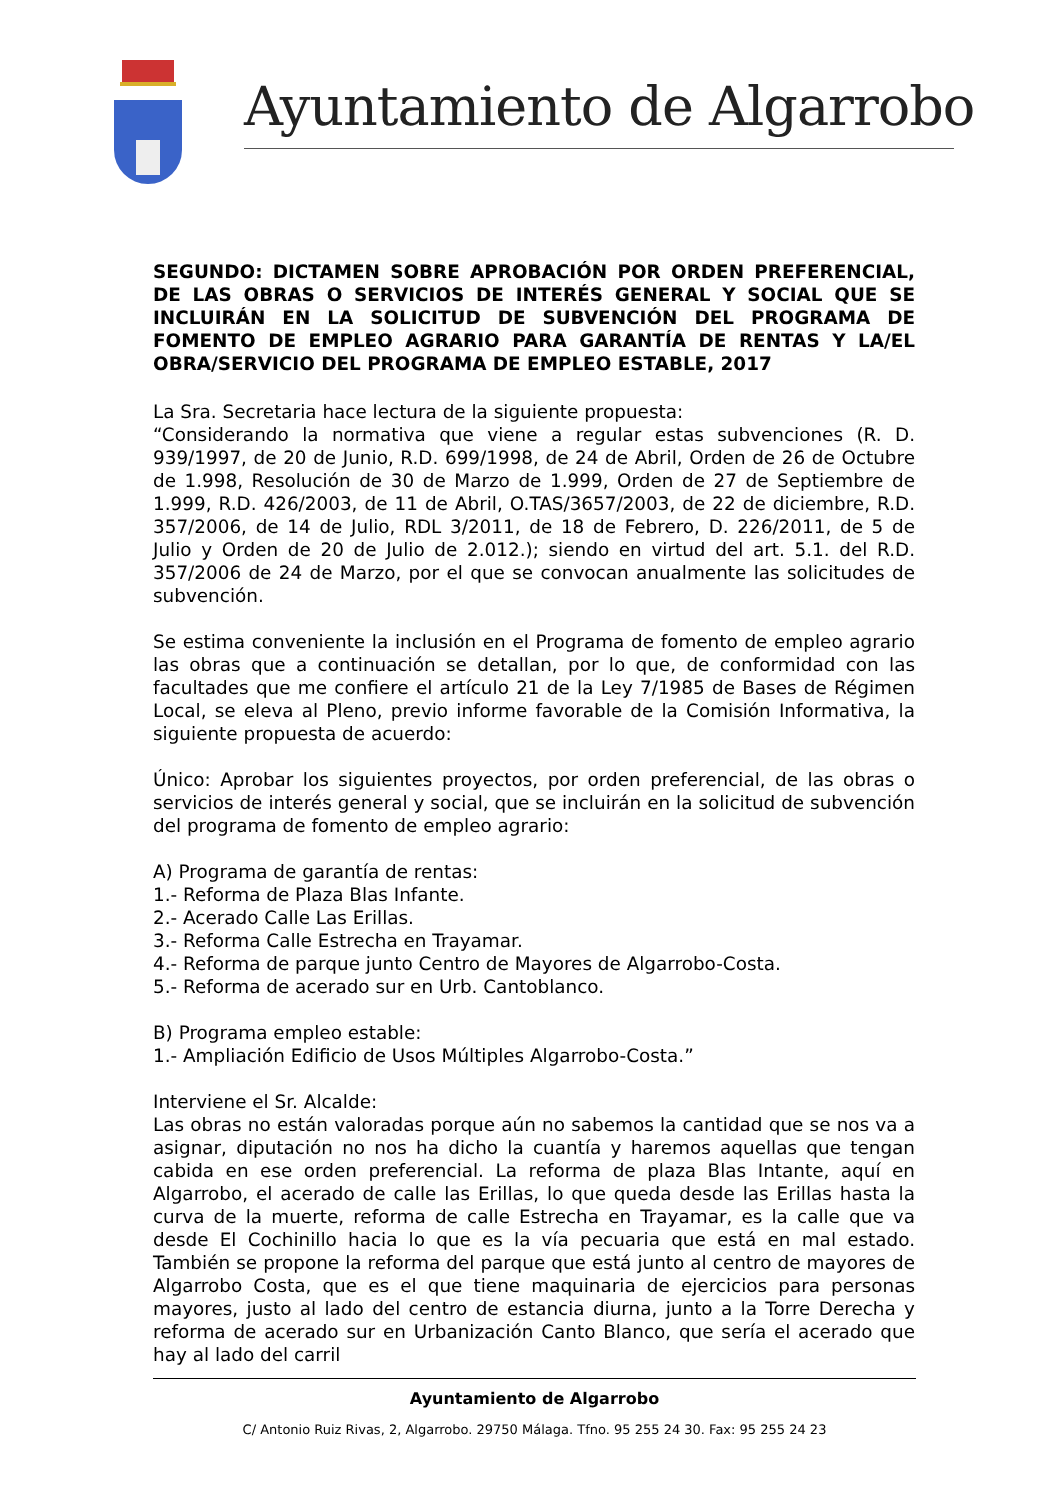Ayuntamiento de Algarrobo
SEGUNDO: DICTAMEN SOBRE APROBACIÓN POR ORDEN PREFERENCIAL, DE LAS OBRAS O SERVICIOS DE INTERÉS GENERAL Y SOCIAL QUE SE INCLUIRÁN EN LA SOLICITUD DE SUBVENCIÓN DEL PROGRAMA DE FOMENTO DE EMPLEO AGRARIO PARA GARANTÍA DE RENTAS Y LA/EL OBRA/SERVICIO DEL PROGRAMA DE EMPLEO ESTABLE, 2017
La Sra. Secretaria hace lectura de la siguiente propuesta:
“Considerando la normativa que viene a regular estas subvenciones (R. D. 939/1997, de 20 de Junio, R.D. 699/1998, de 24 de Abril, Orden de 26 de Octubre de 1.998, Resolución de 30 de Marzo de 1.999, Orden de 27 de Septiembre de 1.999, R.D. 426/2003, de 11 de Abril, O.TAS/3657/2003, de 22 de diciembre, R.D. 357/2006, de 14 de Julio, RDL 3/2011, de 18 de Febrero, D. 226/2011, de 5 de Julio y Orden de 20 de Julio de 2.012.); siendo en virtud del art. 5.1. del R.D. 357/2006 de 24 de Marzo, por el que se convocan anualmente las solicitudes de subvención.
Se estima conveniente la inclusión en el Programa de fomento de empleo agrario las obras que a continuación se detallan, por lo que, de conformidad con las facultades que me confiere el artículo 21 de la Ley 7/1985 de Bases de Régimen Local, se eleva al Pleno, previo informe favorable de la Comisión Informativa, la siguiente propuesta de acuerdo:
Único: Aprobar los siguientes proyectos, por orden preferencial, de las obras o servicios de interés general y social, que se incluirán en la solicitud de subvención del programa de fomento de empleo agrario:
A) Programa de garantía de rentas:
1.- Reforma de Plaza Blas Infante.
2.- Acerado Calle Las Erillas.
3.- Reforma Calle Estrecha en Trayamar.
4.- Reforma de parque junto Centro de Mayores de Algarrobo-Costa.
5.- Reforma de acerado sur en Urb. Cantoblanco.
B) Programa empleo estable:
1.- Ampliación Edificio de Usos Múltiples Algarrobo-Costa.”
Interviene el Sr. Alcalde:
Las obras no están valoradas porque aún no sabemos la cantidad que se nos va a asignar, diputación no nos ha dicho la cuantía y haremos aquellas que tengan cabida en ese orden preferencial. La reforma de plaza Blas Intante, aquí en Algarrobo, el acerado de calle las Erillas, lo que queda desde las Erillas hasta la curva de la muerte, reforma de calle Estrecha en Trayamar, es la calle que va desde El Cochinillo hacia lo que es la vía pecuaria que está en mal estado. También se propone la reforma del parque que está junto al centro de mayores de Algarrobo Costa, que es el que tiene maquinaria de ejercicios para personas mayores, justo al lado del centro de estancia diurna, junto a la Torre Derecha y reforma de acerado sur en Urbanización Canto Blanco, que sería el acerado que hay al lado del carril
Ayuntamiento de Algarrobo
C/ Antonio Ruiz Rivas, 2, Algarrobo. 29750 Málaga. Tfno. 95 255 24 30. Fax: 95 255 24 23